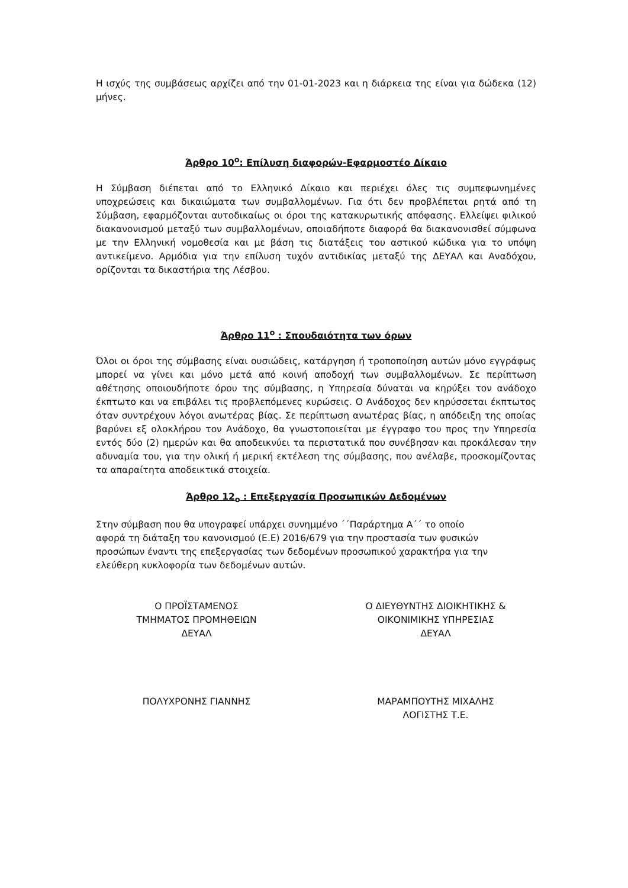Η ισχύς της συμβάσεως αρχίζει από την 01-01-2023 και η διάρκεια της είναι για δώδεκα (12) μήνες.
Άρθρο 10<sup>ο</sup>: Επίλυση διαφορών-Εφαρμοστέο Δίκαιο
Η Σύμβαση διέπεται από το Ελληνικό Δίκαιο και περιέχει όλες τις συμπεφωνημένες υποχρεώσεις και δικαιώματα των συμβαλλομένων. Για ότι δεν προβλέπεται ρητά από τη Σύμβαση, εφαρμόζονται αυτοδικαίως οι όροι της κατακυρωτικής απόφασης. Ελλείψει φιλικού διακανονισμού μεταξύ των συμβαλλομένων, οποιαδήποτε διαφορά θα διακανονισθεί σύμφωνα με την Ελληνική νομοθεσία και με βάση τις διατάξεις του αστικού κώδικα για το υπόψη αντικείμενο. Αρμόδια για την επίλυση τυχόν αντιδικίας μεταξύ της ΔΕΥΑΛ και Αναδόχου, ορίζονται τα δικαστήρια της Λέσβου.
Άρθρο 11<sup>ο</sup> : Σπουδαιότητα των όρων
Όλοι οι όροι της σύμβασης είναι ουσιώδεις, κατάργηση ή τροποποίηση αυτών μόνο εγγράφως μπορεί να γίνει και μόνο μετά από κοινή αποδοχή των συμβαλλομένων. Σε περίπτωση αθέτησης οποιουδήποτε όρου της σύμβασης, η Υπηρεσία δύναται να κηρύξει τον ανάδοχο έκπτωτο και να επιβάλει τις προβλεπόμενες κυρώσεις. Ο Ανάδοχος δεν κηρύσσεται έκπτωτος όταν συντρέχουν λόγοι ανωτέρας βίας. Σε περίπτωση ανωτέρας βίας, η απόδειξη της οποίας βαρύνει εξ ολοκλήρου τον Ανάδοχο, θα γνωστοποιείται με έγγραφο του προς την Υπηρεσία εντός δύο (2) ημερών και θα αποδεικνύει τα περιστατικά που συνέβησαν και προκάλεσαν την αδυναμία του, για την ολική ή μερική εκτέλεση της σύμβασης, που ανέλαβε, προσκομίζοντας τα απαραίτητα αποδεικτικά στοιχεία.
Άρθρο 12<sub>ο</sub> : Επεξεργασία Προσωπικών Δεδομένων
Στην σύμβαση που θα υπογραφεί υπάρχει συνημμένο ΄΄Παράρτημα Α΄΄ το οποίο
αφορά τη διάταξη του κανονισμού (Ε.Ε) 2016/679 για την προστασία των φυσικών
προσώπων έναντι της επεξεργασίας των δεδομένων προσωπικού χαρακτήρα για την
ελεύθερη κυκλοφορία των δεδομένων αυτών.
Ο ΠΡΟΪΣΤΑΜΕΝΟΣ
ΤΜΗΜΑΤΟΣ ΠΡΟΜΗΘΕΙΩΝ
ΔΕΥΑΛ
ΠΟΛΥΧΡΟΝΗΣ ΓΙΑΝΝΗΣ
Ο ΔΙΕΥΘΥΝΤΗΣ ΔΙΟΙΚΗΤΙΚΗΣ &
ΟΙΚΟΝΙΜΙΚΗΣ ΥΠΗΡΕΣΙΑΣ
ΔΕΥΑΛ
ΜΑΡΑΜΠΟΥΤΗΣ ΜΙΧΑΛΗΣ
ΛΟΓΙΣΤΗΣ Τ.Ε.